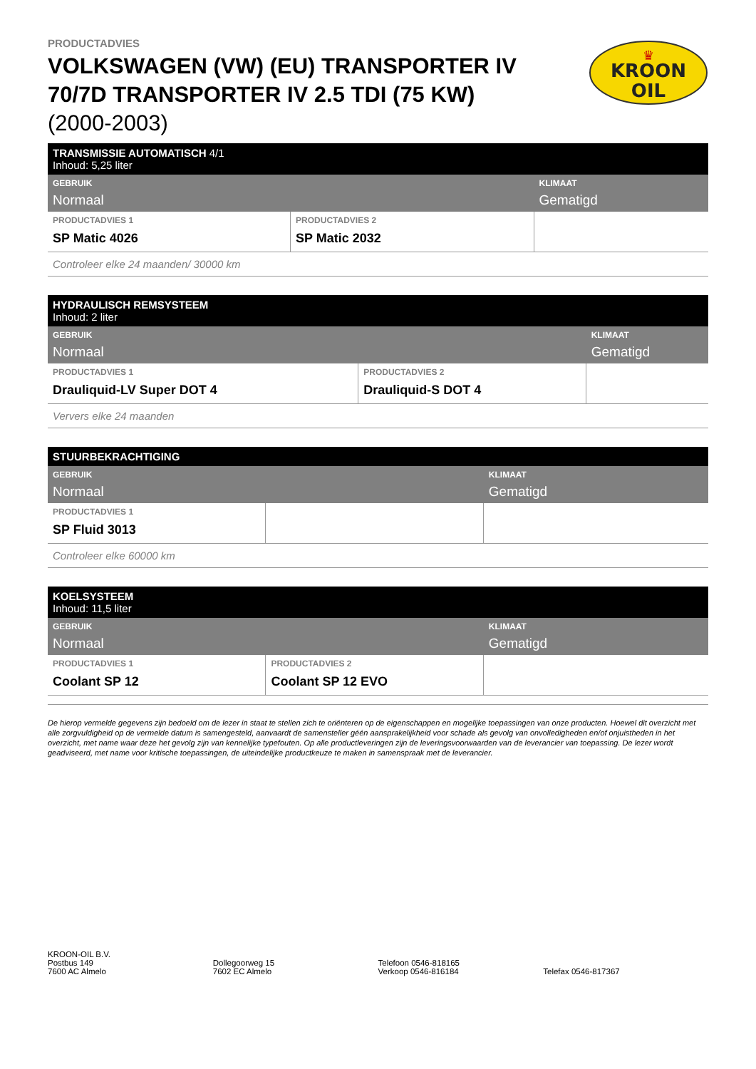KROON
OIL
♛
PRODUCTADVIES
VOLKSWAGEN (VW) (EU) TRANSPORTER IV 70/7D TRANSPORTER IV 2.5 TDI (75 KW)
(2000-2003)
| TRANSMISSIE AUTOMATISCH 4/1 Inhoud: 5,25 liter | | |
| GEBRUIK Normaal | | KLIMAAT Gematigd |
| PRODUCTADVIES 1 SP Matic 4026 | PRODUCTADVIES 2 SP Matic 2032 | |
| Controleer elke 24 maanden/ 30000 km | | |
| HYDRAULISCH REMSYSTEEM Inhoud: 2 liter | | |
| GEBRUIK Normaal | | KLIMAAT Gematigd |
| PRODUCTADVIES 1 Drauliquid-LV Super DOT 4 | PRODUCTADVIES 2 Drauliquid-S DOT 4 | |
| Ververs elke 24 maanden | | |
| STUURBEKRACHTIGING | | |
| GEBRUIK Normaal | | KLIMAAT Gematigd |
| PRODUCTADVIES 1 SP Fluid 3013 | | |
| Controleer elke 60000 km | | |
| KOELSYSTEEM Inhoud: 11,5 liter | | |
| GEBRUIK Normaal | | KLIMAAT Gematigd |
| PRODUCTADVIES 1 Coolant SP 12 | PRODUCTADVIES 2 Coolant SP 12 EVO | |
De hierop vermelde gegevens zijn bedoeld om de lezer in staat te stellen zich te oriënteren op de eigenschappen en mogelijke toepassingen van onze producten. Hoewel dit overzicht met alle zorgvuldigheid op de vermelde datum is samengesteld, aanvaardt de samensteller géén aansprakelijkheid voor schade als gevolg van onvolledigheden en/of onjuistheden in het overzicht, met name waar deze het gevolg zijn van kennelijke typefouten. Op alle productleveringen zijn de leveringsvoorwaarden van de leverancier van toepassing. De lezer wordt geadviseerd, met name voor kritische toepassingen, de uiteindelijke productkeuze te maken in samenspraak met de leverancier.
KROON-OIL B.V.
Postbus 149
7600 AC Almelo
Dollegoorweg 15
7602 EC Almelo
Telefoon 0546-818165
Verkoop 0546-816184
Telefax 0546-817367